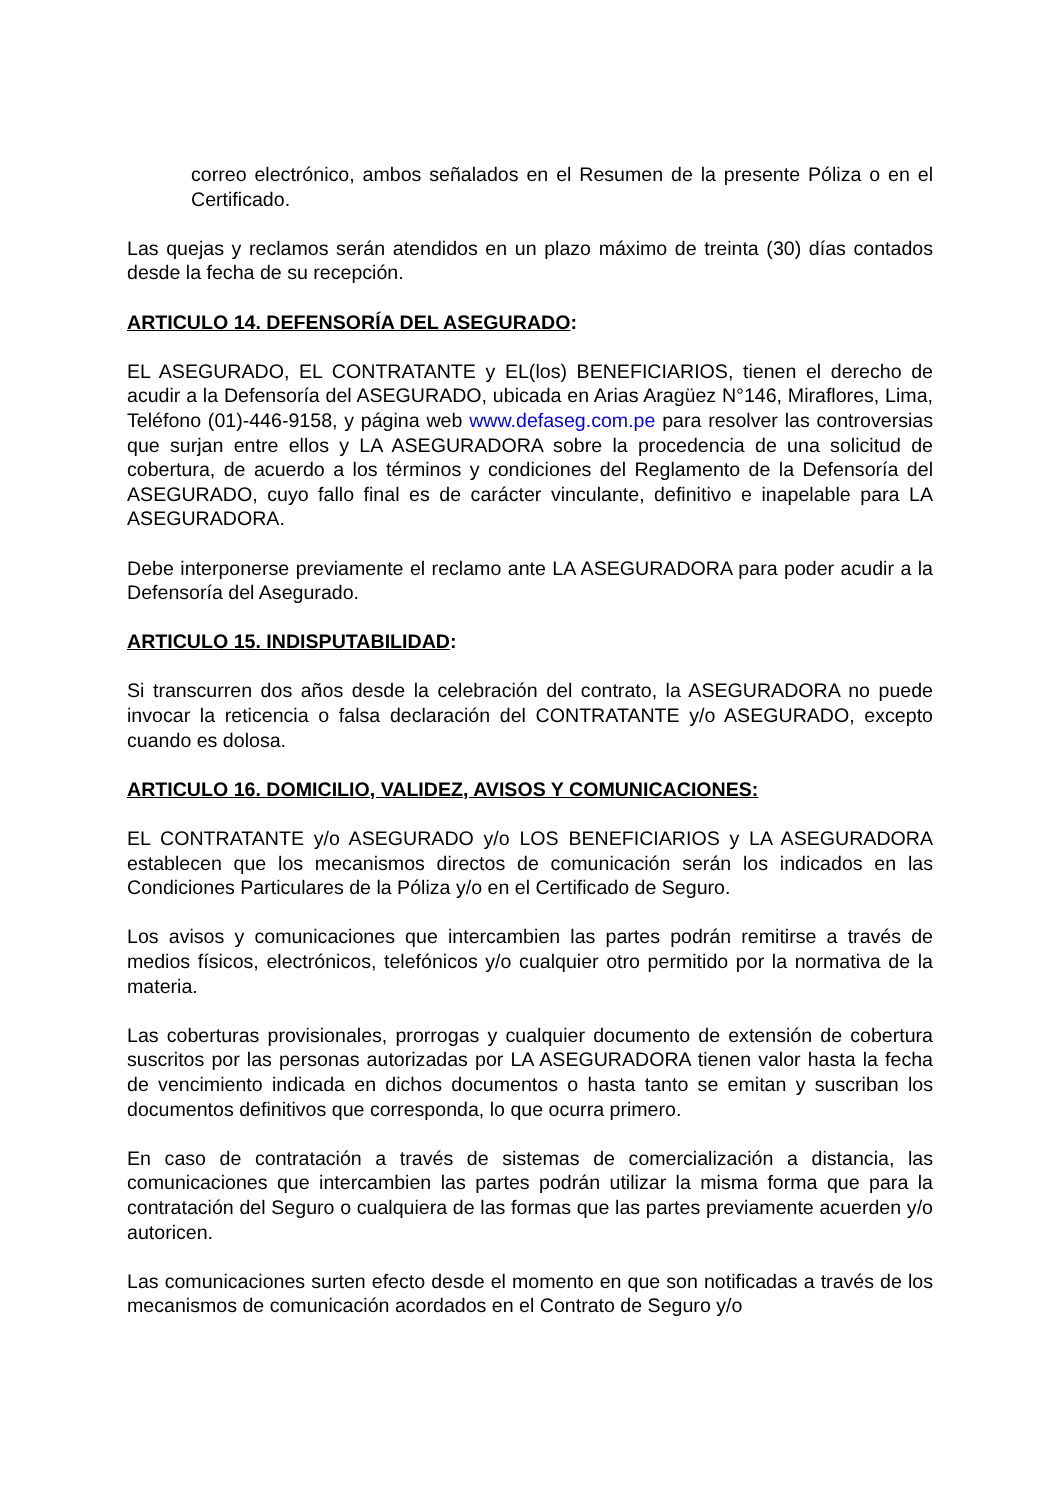correo electrónico, ambos señalados en el Resumen de la presente Póliza o en el Certificado.
Las quejas y reclamos serán atendidos en un plazo máximo de treinta (30) días contados desde la fecha de su recepción.
ARTICULO 14. DEFENSORÍA DEL ASEGURADO:
EL ASEGURADO, EL CONTRATANTE y EL(los) BENEFICIARIOS, tienen el derecho de acudir a la Defensoría del ASEGURADO, ubicada en Arias Aragüez N°146, Miraflores, Lima, Teléfono (01)-446-9158, y página web www.defaseg.com.pe para resolver las controversias que surjan entre ellos y LA ASEGURADORA sobre la procedencia de una solicitud de cobertura, de acuerdo a los términos y condiciones del Reglamento de la Defensoría del ASEGURADO, cuyo fallo final es de carácter vinculante, definitivo e inapelable para LA ASEGURADORA.
Debe interponerse previamente el reclamo ante LA ASEGURADORA para poder acudir a la Defensoría del Asegurado.
ARTICULO 15. INDISPUTABILIDAD:
Si transcurren dos años desde la celebración del contrato, la ASEGURADORA no puede invocar la reticencia o falsa declaración del CONTRATANTE y/o ASEGURADO, excepto cuando es dolosa.
ARTICULO 16. DOMICILIO, VALIDEZ, AVISOS Y COMUNICACIONES:
EL CONTRATANTE y/o ASEGURADO y/o LOS BENEFICIARIOS y LA ASEGURADORA establecen que los mecanismos directos de comunicación serán los indicados en las Condiciones Particulares de la Póliza y/o en el Certificado de Seguro.
Los avisos y comunicaciones que intercambien las partes podrán remitirse a través de medios físicos, electrónicos, telefónicos y/o cualquier otro permitido por la normativa de la materia.
Las coberturas provisionales, prorrogas y cualquier documento de extensión de cobertura suscritos por las personas autorizadas por LA ASEGURADORA tienen valor hasta la fecha de vencimiento indicada en dichos documentos o hasta tanto se emitan y suscriban los documentos definitivos que corresponda, lo que ocurra primero.
En caso de contratación a través de sistemas de comercialización a distancia, las comunicaciones que intercambien las partes podrán utilizar la misma forma que para la contratación del Seguro o cualquiera de las formas que las partes previamente acuerden y/o autoricen.
Las comunicaciones surten efecto desde el momento en que son notificadas a través de los mecanismos de comunicación acordados en el Contrato de Seguro y/o